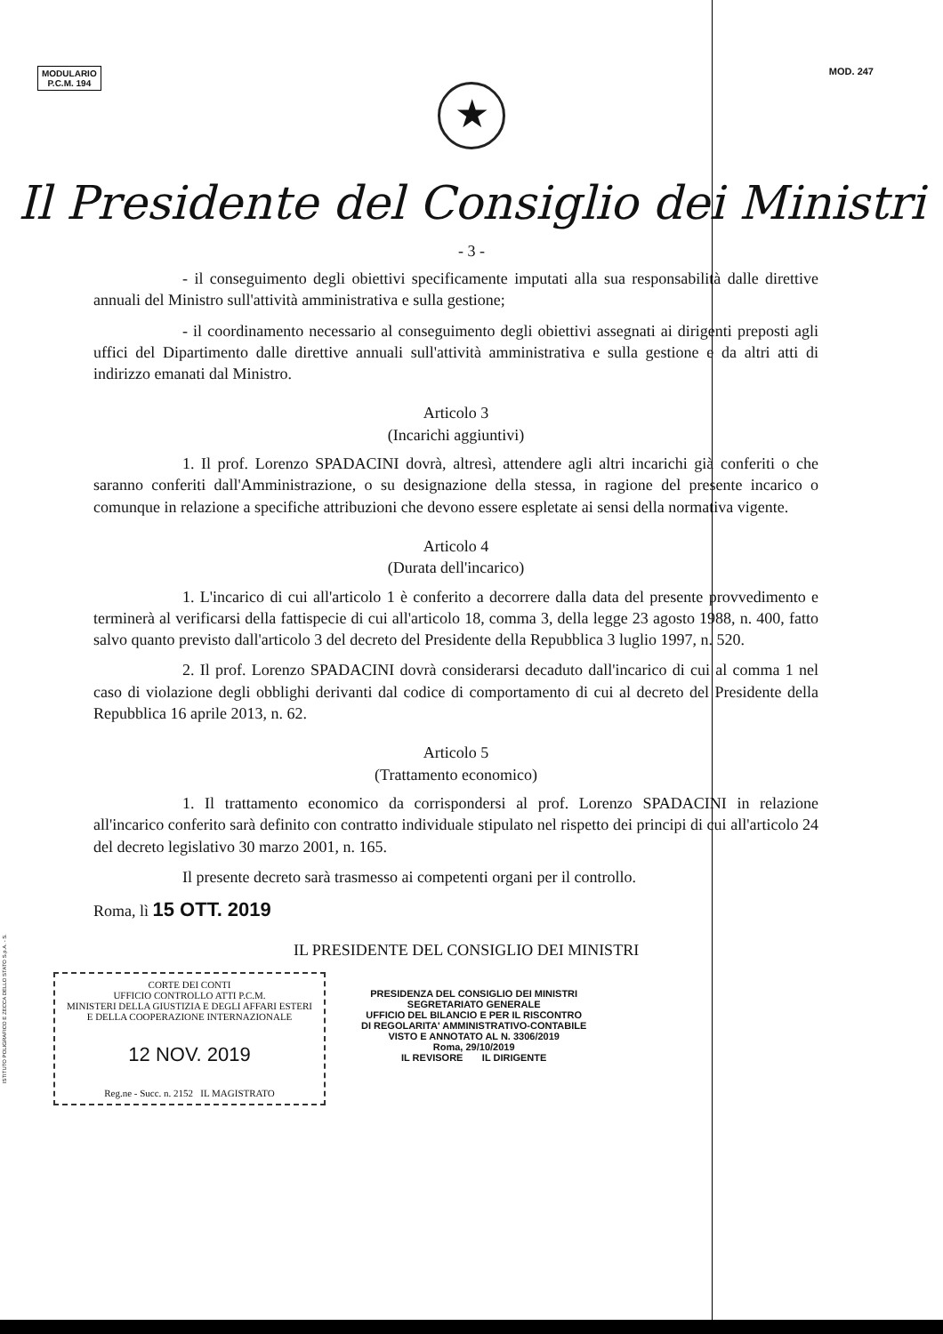MODULARIO
P.C.M. 194
MOD. 247
★
Il Presidente del Consiglio dei Ministri
- 3 -
- il conseguimento degli obiettivi specificamente imputati alla sua responsabilità dalle direttive annuali del Ministro sull'attività amministrativa e sulla gestione;
- il coordinamento necessario al conseguimento degli obiettivi assegnati ai dirigenti preposti agli uffici del Dipartimento dalle direttive annuali sull'attività amministrativa e sulla gestione e da altri atti di indirizzo emanati dal Ministro.
Articolo 3
(Incarichi aggiuntivi)
1. Il prof. Lorenzo SPADACINI dovrà, altresì, attendere agli altri incarichi già conferiti o che saranno conferiti dall'Amministrazione, o su designazione della stessa, in ragione del presente incarico o comunque in relazione a specifiche attribuzioni che devono essere espletate ai sensi della normativa vigente.
Articolo 4
(Durata dell'incarico)
1. L'incarico di cui all'articolo 1 è conferito a decorrere dalla data del presente provvedimento e terminerà al verificarsi della fattispecie di cui all'articolo 18, comma 3, della legge 23 agosto 1988, n. 400, fatto salvo quanto previsto dall'articolo 3 del decreto del Presidente della Repubblica 3 luglio 1997, n. 520.
2. Il prof. Lorenzo SPADACINI dovrà considerarsi decaduto dall'incarico di cui al comma 1 nel caso di violazione degli obblighi derivanti dal codice di comportamento di cui al decreto del Presidente della Repubblica 16 aprile 2013, n. 62.
Articolo 5
(Trattamento economico)
1. Il trattamento economico da corrispondersi al prof. Lorenzo SPADACINI in relazione all'incarico conferito sarà definito con contratto individuale stipulato nel rispetto dei principi di cui all'articolo 24 del decreto legislativo 30 marzo 2001, n. 165.
Il presente decreto sarà trasmesso ai competenti organi per il controllo.
Roma, lì 15 OTT. 2019
IL PRESIDENTE DEL CONSIGLIO DEI MINISTRI
CORTE DEI CONTI
UFFICIO CONTROLLO ATTI P.C.M.
MINISTERI DELLA GIUSTIZIA E DEGLI AFFARI ESTERI
E DELLA COOPERAZIONE INTERNAZIONALE
12 NOV. 2019
Reg.ne - Succ. n. 2152 IL MAGISTRATO
PRESIDENZA DEL CONSIGLIO DEI MINISTRI
SEGRETARIATO GENERALE
UFFICIO DEL BILANCIO E PER IL RISCONTRO
DI REGOLARITA' AMMINISTRATIVO-CONTABILE
VISTO E ANNOTATO AL N. 3306/2019
Roma, 29/10/2019
IL REVISORE IL DIRIGENTE
ISTITUTO POLIGRAFICO E ZECCA DELLO STATO S.p.A. - S.